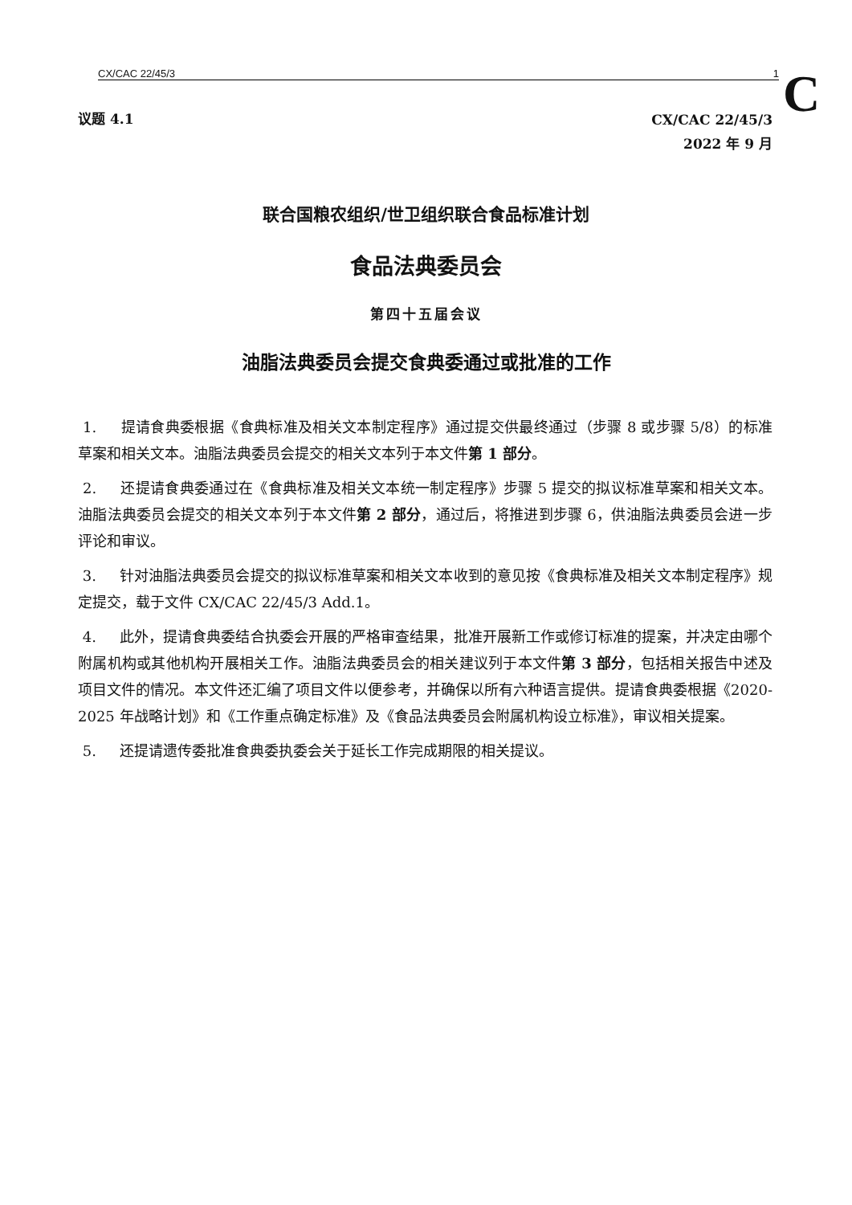CX/CAC 22/45/3 1 C
议题 4.1
CX/CAC 22/45/3
2022 年 9 月
联合国粮农组织/世卫组织联合食品标准计划
食品法典委员会
第四十五届会议
油脂法典委员会提交食典委通过或批准的工作
1. 提请食典委根据《食典标准及相关文本制定程序》通过提交供最终通过（步骤 8 或步骤 5/8）的标准草案和相关文本。油脂法典委员会提交的相关文本列于本文件第 1 部分。
2. 还提请食典委通过在《食典标准及相关文本统一制定程序》步骤 5 提交的拟议标准草案和相关文本。油脂法典委员会提交的相关文本列于本文件第 2 部分，通过后，将推进到步骤 6，供油脂法典委员会进一步评论和审议。
3. 针对油脂法典委员会提交的拟议标准草案和相关文本收到的意见按《食典标准及相关文本制定程序》规定提交，载于文件 CX/CAC 22/45/3 Add.1。
4. 此外，提请食典委结合执委会开展的严格审查结果，批准开展新工作或修订标准的提案，并决定由哪个附属机构或其他机构开展相关工作。油脂法典委员会的相关建议列于本文件第 3 部分，包括相关报告中述及项目文件的情况。本文件还汇编了项目文件以便参考，并确保以所有六种语言提供。提请食典委根据《2020-2025 年战略计划》和《工作重点确定标准》及《食品法典委员会附属机构设立标准》，审议相关提案。
5. 还提请遗传委批准食典委执委会关于延长工作完成期限的相关提议。